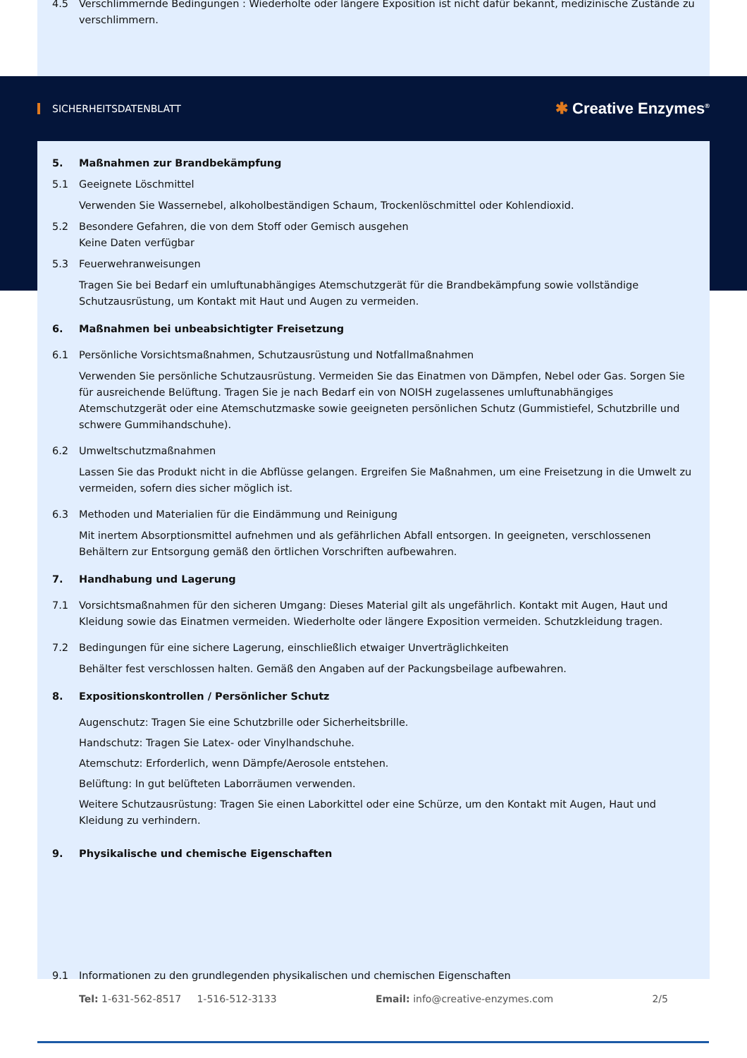4.5 Verschlimmernde Bedingungen : Wiederholte oder längere Exposition ist nicht dafür bekannt, medizinische Zustände zu verschlimmern.
SICHERHEITSDATENBLATT
✱ Creative Enzymes<sup>®</sup>
5. Maßnahmen zur Brandbekämpfung
5.1 Geeignete Löschmittel
Verwenden Sie Wassernebel, alkoholbeständigen Schaum, Trockenlöschmittel oder Kohlendioxid.
5.2 Besondere Gefahren, die von dem Stoff oder Gemisch ausgehen
Keine Daten verfügbar
5.3 Feuerwehranweisungen
Tragen Sie bei Bedarf ein umluftunabhängiges Atemschutzgerät für die Brandbekämpfung sowie vollständige Schutzausrüstung, um Kontakt mit Haut und Augen zu vermeiden.
6. Maßnahmen bei unbeabsichtigter Freisetzung
6.1 Persönliche Vorsichtsmaßnahmen, Schutzausrüstung und Notfallmaßnahmen
Verwenden Sie persönliche Schutzausrüstung. Vermeiden Sie das Einatmen von Dämpfen, Nebel oder Gas. Sorgen Sie für ausreichende Belüftung. Tragen Sie je nach Bedarf ein von NOISH zugelassenes umluftunabhängiges Atemschutzgerät oder eine Atemschutzmaske sowie geeigneten persönlichen Schutz (Gummistiefel, Schutzbrille und schwere Gummihandschuhe).
6.2 Umweltschutzmaßnahmen
Lassen Sie das Produkt nicht in die Abflüsse gelangen. Ergreifen Sie Maßnahmen, um eine Freisetzung in die Umwelt zu vermeiden, sofern dies sicher möglich ist.
6.3 Methoden und Materialien für die Eindämmung und Reinigung
Mit inertem Absorptionsmittel aufnehmen und als gefährlichen Abfall entsorgen. In geeigneten, verschlossenen Behältern zur Entsorgung gemäß den örtlichen Vorschriften aufbewahren.
7. Handhabung und Lagerung
7.1 Vorsichtsmaßnahmen für den sicheren Umgang: Dieses Material gilt als ungefährlich. Kontakt mit Augen, Haut und Kleidung sowie das Einatmen vermeiden. Wiederholte oder längere Exposition vermeiden. Schutzkleidung tragen.
7.2 Bedingungen für eine sichere Lagerung, einschließlich etwaiger Unverträglichkeiten
Behälter fest verschlossen halten. Gemäß den Angaben auf der Packungsbeilage aufbewahren.
8. Expositionskontrollen / Persönlicher Schutz
Augenschutz: Tragen Sie eine Schutzbrille oder Sicherheitsbrille.
Handschutz: Tragen Sie Latex- oder Vinylhandschuhe.
Atemschutz: Erforderlich, wenn Dämpfe/Aerosole entstehen.
Belüftung: In gut belüfteten Laborräumen verwenden.
Weitere Schutzausrüstung: Tragen Sie einen Laborkittel oder eine Schürze, um den Kontakt mit Augen, Haut und Kleidung zu verhindern.
9. Physikalische und chemische Eigenschaften
9.1 Informationen zu den grundlegenden physikalischen und chemischen Eigenschaften
Tel: 1-631-562-8517 1-516-512-3133
Email: info@creative-enzymes.com
2/5